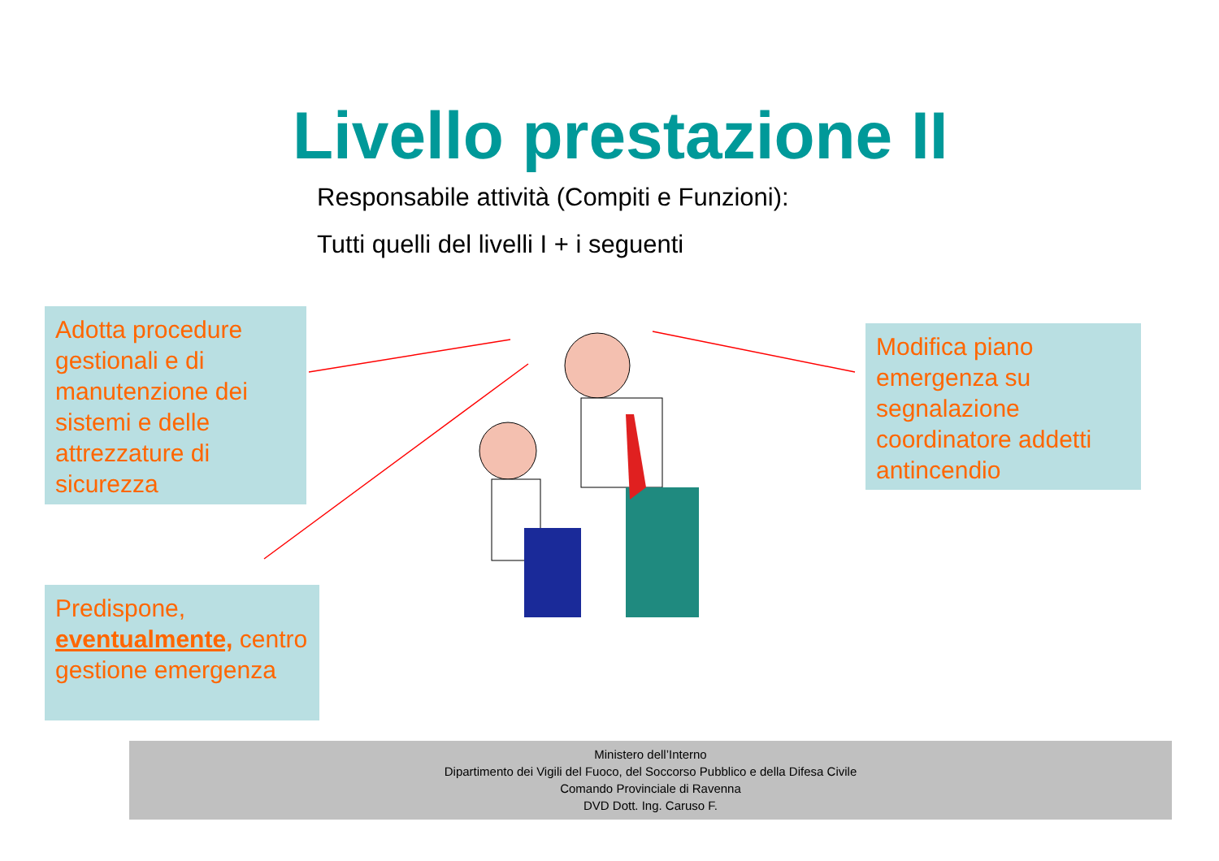Livello prestazione II
Responsabile attività (Compiti e Funzioni):
Tutti quelli del livelli I + i seguenti
Adotta procedure gestionali e di manutenzione dei sistemi e delle attrezzature di sicurezza
Modifica piano emergenza su segnalazione coordinatore addetti antincendio
Predispone, eventualmente, centro gestione emergenza
Ministero dell’Interno
Dipartimento dei Vigili del Fuoco, del Soccorso Pubblico e della Difesa Civile
Comando Provinciale di Ravenna
DVD Dott. Ing. Caruso F.